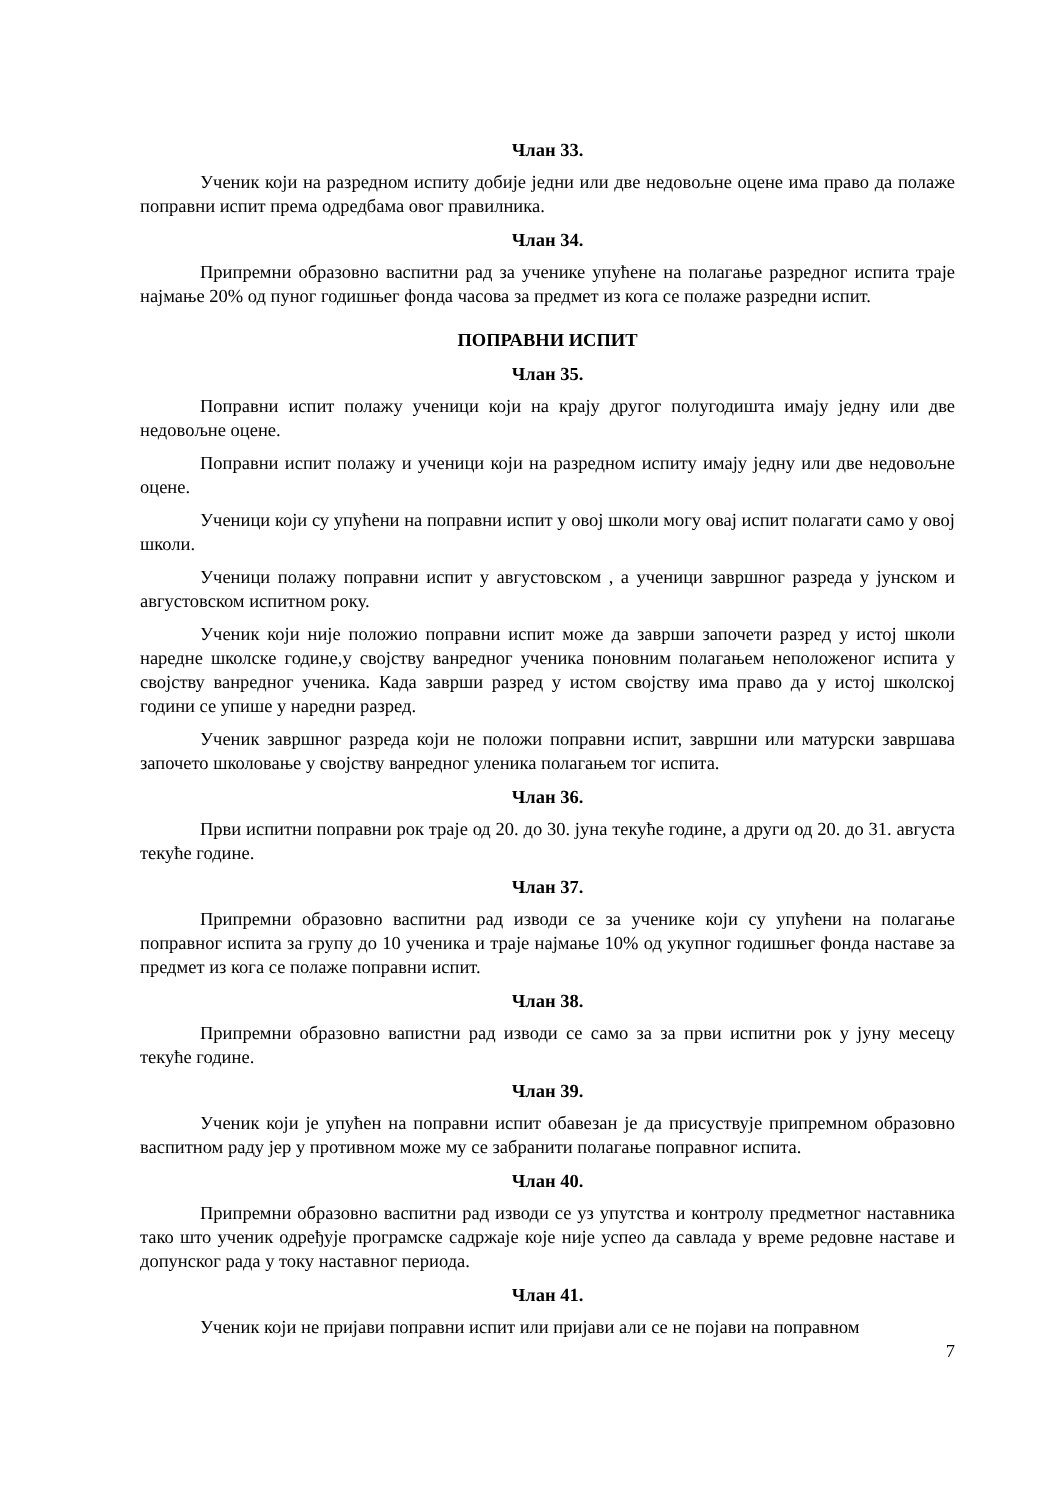Члан 33.
Ученик који на разредном испиту добије једни или две недовољне оцене има право да полаже поправни испит према одредбама овог правилника.
Члан 34.
Припремни образовно васпитни рад за ученике упућене на полагање разредног испита траје најмање 20% од пуног годишњег фонда часова за предмет из кога се полаже разредни испит.
ПОПРАВНИ ИСПИТ
Члан 35.
Поправни испит полажу ученици који на крају другог полугодишта имају једну или две недовољне оцене.
Поправни испит полажу и ученици који на разредном испиту имају једну или две недовољне оцене.
Ученици који су упућени на поправни испит у овој школи могу овај испит полагати само у овој школи.
Ученици полажу поправни испит у августовском , а ученици завршног разреда у јунском и августовском испитном року.
Ученик који није положио поправни испит може да заврши започети разред у истој школи наредне школске године,у својству ванредног ученика поновним полагањем неположеног испита у својству ванредног ученика. Када заврши разред у истом својству има право да у истој школској години се упише у наредни разред.
Ученик завршног разреда који не положи поправни испит, завршни или матурски завршава започето школовање у својству ванредног уленика полагањем тог испита.
Члан 36.
Први испитни поправни рок траје од 20. до 30. јуна текуће године, а други од 20. до 31. августа текуће године.
Члан 37.
Припремни образовно васпитни рад изводи се за ученике који су упућени на полагање поправног испита за групу до 10 ученика и траје најмање 10% од укупног годишњег фонда наставе за предмет из кога се полаже поправни испит.
Члан 38.
Припремни образовно вапистни рад изводи се само за за први испитни рок у јуну месецу текуће године.
Члан 39.
Ученик који је упућен на поправни испит обавезан је да присуствује припремном образовно васпитном раду јер у противном може му се забранити полагање поправног испита.
Члан 40.
Припремни образовно васпитни рад изводи се уз упутства и контролу предметног наставника тако што ученик одређује програмске садржаје које није успео да савлада у време редовне наставе и допунског рада у току наставног периода.
Члан 41.
Ученик који не пријави поправни испит или пријави али се не појави на поправном
7